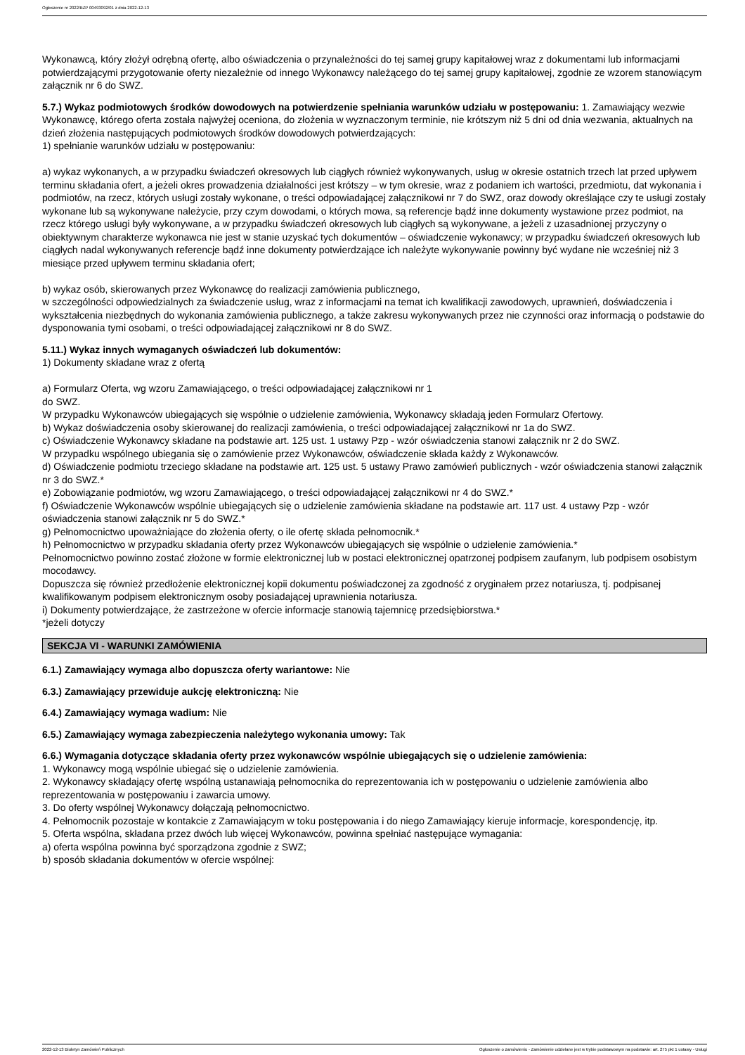Ogłoszenie nr 2022/BZP 00493092/01 z dnia 2022-12-13
Wykonawcą, który złożył odrębną ofertę, albo oświadczenia o przynależności do tej samej grupy kapitałowej wraz z dokumentami lub informacjami potwierdzającymi przygotowanie oferty niezależnie od innego Wykonawcy należącego do tej samej grupy kapitałowej, zgodnie ze wzorem stanowiącym załącznik nr 6 do SWZ.
5.7.) Wykaz podmiotowych środków dowodowych na potwierdzenie spełniania warunków udziału w postępowaniu: 1. Zamawiający wezwie Wykonawcę, którego oferta została najwyżej oceniona, do złożenia w wyznaczonym terminie, nie krótszym niż 5 dni od dnia wezwania, aktualnych na dzień złożenia następujących podmiotowych środków dowodowych potwierdzających:
1) spełnianie warunków udziału w postępowaniu:
a) wykaz wykonanych, a w przypadku świadczeń okresowych lub ciągłych również wykonywanych, usług w okresie ostatnich trzech lat przed upływem terminu składania ofert, a jeżeli okres prowadzenia działalności jest krótszy – w tym okresie, wraz z podaniem ich wartości, przedmiotu, dat wykonania i podmiotów, na rzecz, których usługi zostały wykonane, o treści odpowiadającej załącznikowi nr 7 do SWZ, oraz dowody określające czy te usługi zostały wykonane lub są wykonywane należycie, przy czym dowodami, o których mowa, są referencje bądź inne dokumenty wystawione przez podmiot, na rzecz którego usługi były wykonywane, a w przypadku świadczeń okresowych lub ciągłych są wykonywane, a jeżeli z uzasadnionej przyczyny o obiektywnym charakterze wykonawca nie jest w stanie uzyskać tych dokumentów – oświadczenie wykonawcy; w przypadku świadczeń okresowych lub ciągłych nadal wykonywanych referencje bądź inne dokumenty potwierdzające ich należyte wykonywanie powinny być wydane nie wcześniej niż 3 miesiące przed upływem terminu składania ofert;
b) wykaz osób, skierowanych przez Wykonawcę do realizacji zamówienia publicznego,
w szczególności odpowiedzialnych za świadczenie usług, wraz z informacjami na temat ich kwalifikacji zawodowych, uprawnień, doświadczenia i wykształcenia niezbędnych do wykonania zamówienia publicznego, a także zakresu wykonywanych przez nie czynności oraz informacją o podstawie do dysponowania tymi osobami, o treści odpowiadającej załącznikowi nr 8 do SWZ.
5.11.) Wykaz innych wymaganych oświadczeń lub dokumentów:
1) Dokumenty składane wraz z ofertą
a) Formularz Oferta, wg wzoru Zamawiającego, o treści odpowiadającej załącznikowi nr 1
do SWZ.
W przypadku Wykonawców ubiegających się wspólnie o udzielenie zamówienia, Wykonawcy składają jeden Formularz Ofertowy.
b) Wykaz doświadczenia osoby skierowanej do realizacji zamówienia, o treści odpowiadającej załącznikowi nr 1a do SWZ.
c) Oświadczenie Wykonawcy składane na podstawie art. 125 ust. 1 ustawy Pzp - wzór oświadczenia stanowi załącznik nr 2 do SWZ.
W przypadku wspólnego ubiegania się o zamówienie przez Wykonawców, oświadczenie składa każdy z Wykonawców.
d) Oświadczenie podmiotu trzeciego składane na podstawie art. 125 ust. 5 ustawy Prawo zamówień publicznych - wzór oświadczenia stanowi załącznik nr 3 do SWZ.*
e) Zobowiązanie podmiotów, wg wzoru Zamawiającego, o treści odpowiadającej załącznikowi nr 4 do SWZ.*
f) Oświadczenie Wykonawców wspólnie ubiegających się o udzielenie zamówienia składane na podstawie art. 117 ust. 4 ustawy Pzp - wzór oświadczenia stanowi załącznik nr 5 do SWZ.*
g) Pełnomocnictwo upoważniające do złożenia oferty, o ile ofertę składa pełnomocnik.*
h) Pełnomocnictwo w przypadku składania oferty przez Wykonawców ubiegających się wspólnie o udzielenie zamówienia.*
Pełnomocnictwo powinno zostać złożone w formie elektronicznej lub w postaci elektronicznej opatrzonej podpisem zaufanym, lub podpisem osobistym mocodawcy.
Dopuszcza się również przedłożenie elektronicznej kopii dokumentu poświadczonej za zgodność z oryginałem przez notariusza, tj. podpisanej kwalifikowanym podpisem elektronicznym osoby posiadającej uprawnienia notariusza.
i) Dokumenty potwierdzające, że zastrzeżone w ofercie informacje stanowią tajemnicę przedsiębiorstwa.*
*jeżeli dotyczy
SEKCJA VI - WARUNKI ZAMÓWIENIA
6.1.) Zamawiający wymaga albo dopuszcza oferty wariantowe: Nie
6.3.) Zamawiający przewiduje aukcję elektroniczną: Nie
6.4.) Zamawiający wymaga wadium: Nie
6.5.) Zamawiający wymaga zabezpieczenia należytego wykonania umowy: Tak
6.6.) Wymagania dotyczące składania oferty przez wykonawców wspólnie ubiegających się o udzielenie zamówienia:
1. Wykonawcy mogą wspólnie ubiegać się o udzielenie zamówienia.
2. Wykonawcy składający ofertę wspólną ustanawiają pełnomocnika do reprezentowania ich w postępowaniu o udzielenie zamówienia albo reprezentowania w postępowaniu i zawarcia umowy.
3. Do oferty wspólnej Wykonawcy dołączają pełnomocnictwo.
4. Pełnomocnik pozostaje w kontakcie z Zamawiającym w toku postępowania i do niego Zamawiający kieruje informacje, korespondencję, itp.
5. Oferta wspólna, składana przez dwóch lub więcej Wykonawców, powinna spełniać następujące wymagania:
a) oferta wspólna powinna być sporządzona zgodnie z SWZ;
b) sposób składania dokumentów w ofercie wspólnej:
2022-12-13 Biuletyn Zamówień Publicznych Ogłoszenie o zamówieniu - Zamówienie udzielane jest w trybie podstawowym na podstawie: art. 275 pkt 1 ustawy - Usługi